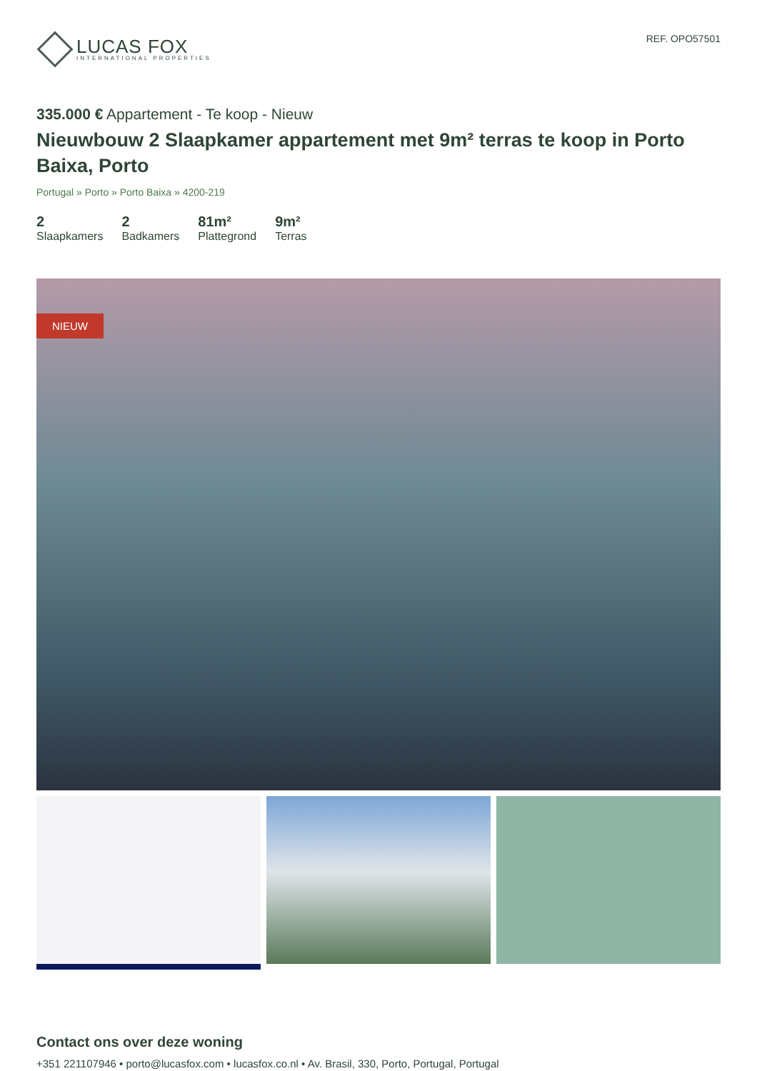LUCAS FOX
INTERNATIONAL PROPERTIES
REF. OPO57501
335.000 € Appartement - Te koop - Nieuw
Nieuwbouw 2 Slaapkamer appartement met 9m² terras te koop in Porto Baixa, Porto
Portugal » Porto » Porto Baixa » 4200-219
2
Slaapkamers
2
Badkamers
81m²
Plattegrond
9m²
Terras
NIEUW
Contact ons over deze woning
+351 221107946 • porto@lucasfox.com • lucasfox.co.nl • Av. Brasil, 330, Porto, Portugal, Portugal